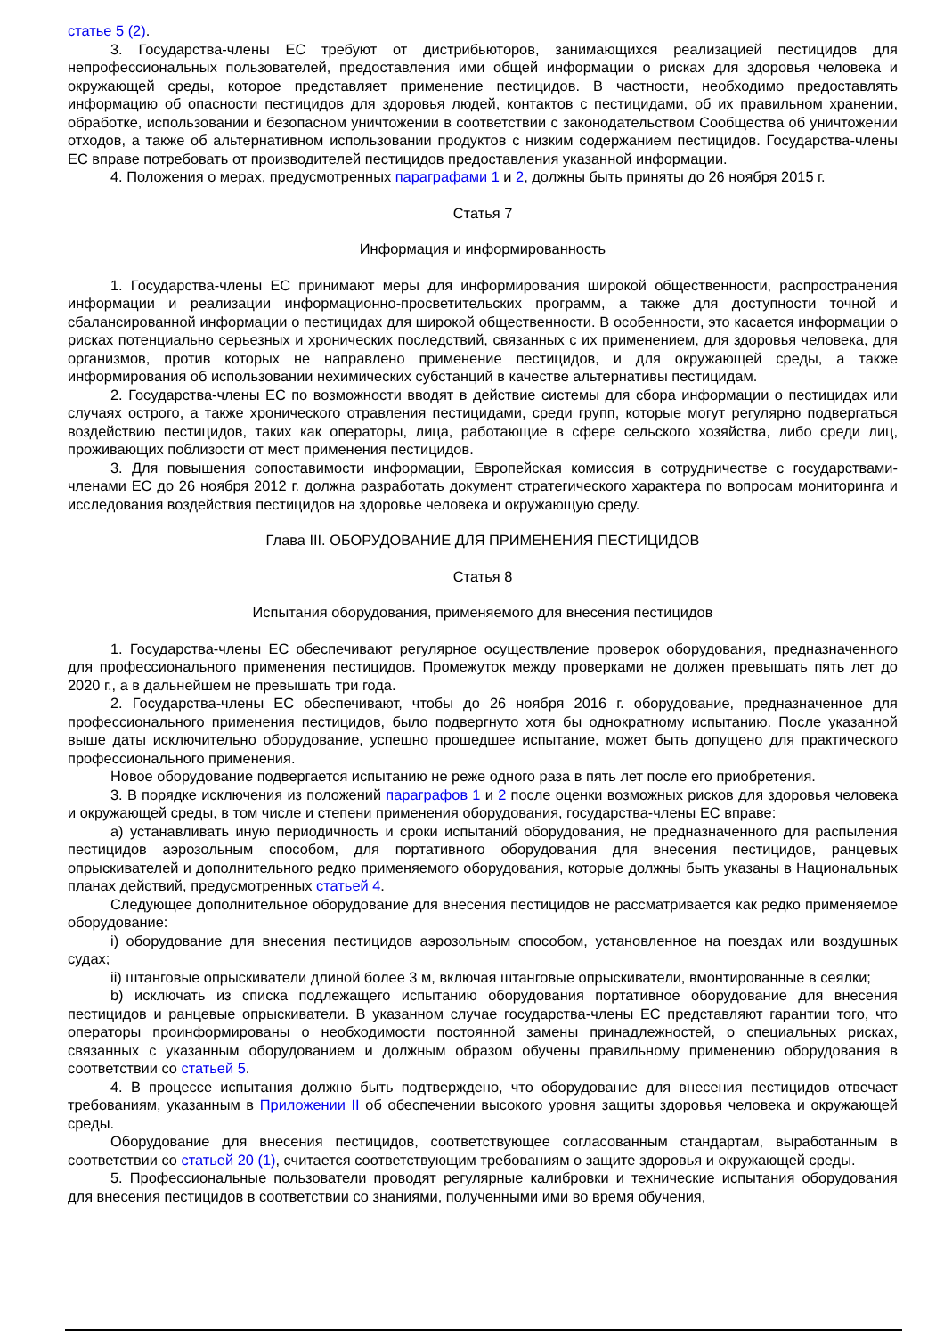статье 5 (2).
3. Государства-члены ЕС требуют от дистрибьюторов, занимающихся реализацией пестицидов для непрофессиональных пользователей, предоставления ими общей информации о рисках для здоровья человека и окружающей среды, которое представляет применение пестицидов. В частности, необходимо предоставлять информацию об опасности пестицидов для здоровья людей, контактов с пестицидами, об их правильном хранении, обработке, использовании и безопасном уничтожении в соответствии с законодательством Сообщества об уничтожении отходов, а также об альтернативном использовании продуктов с низким содержанием пестицидов. Государства-члены ЕС вправе потребовать от производителей пестицидов предоставления указанной информации.
4. Положения о мерах, предусмотренных параграфами 1 и 2, должны быть приняты до 26 ноября 2015 г.
Статья 7
Информация и информированность
1. Государства-члены ЕС принимают меры для информирования широкой общественности, распространения информации и реализации информационно-просветительских программ, а также для доступности точной и сбалансированной информации о пестицидах для широкой общественности. В особенности, это касается информации о рисках потенциально серьезных и хронических последствий, связанных с их применением, для здоровья человека, для организмов, против которых не направлено применение пестицидов, и для окружающей среды, а также информирования об использовании нехимических субстанций в качестве альтернативы пестицидам.
2. Государства-члены ЕС по возможности вводят в действие системы для сбора информации о пестицидах или случаях острого, а также хронического отравления пестицидами, среди групп, которые могут регулярно подвергаться воздействию пестицидов, таких как операторы, лица, работающие в сфере сельского хозяйства, либо среди лиц, проживающих поблизости от мест применения пестицидов.
3. Для повышения сопоставимости информации, Европейская комиссия в сотрудничестве с государствами-членами ЕС до 26 ноября 2012 г. должна разработать документ стратегического характера по вопросам мониторинга и исследования воздействия пестицидов на здоровье человека и окружающую среду.
Глава III. ОБОРУДОВАНИЕ ДЛЯ ПРИМЕНЕНИЯ ПЕСТИЦИДОВ
Статья 8
Испытания оборудования, применяемого для внесения пестицидов
1. Государства-члены ЕС обеспечивают регулярное осуществление проверок оборудования, предназначенного для профессионального применения пестицидов. Промежуток между проверками не должен превышать пять лет до 2020 г., а в дальнейшем не превышать три года.
2. Государства-члены ЕС обеспечивают, чтобы до 26 ноября 2016 г. оборудование, предназначенное для профессионального применения пестицидов, было подвергнуто хотя бы однократному испытанию. После указанной выше даты исключительно оборудование, успешно прошедшее испытание, может быть допущено для практического профессионального применения.
Новое оборудование подвергается испытанию не реже одного раза в пять лет после его приобретения.
3. В порядке исключения из положений параграфов 1 и 2 после оценки возможных рисков для здоровья человека и окружающей среды, в том числе и степени применения оборудования, государства-члены ЕС вправе:
a) устанавливать иную периодичность и сроки испытаний оборудования, не предназначенного для распыления пестицидов аэрозольным способом, для портативного оборудования для внесения пестицидов, ранцевых опрыскивателей и дополнительного редко применяемого оборудования, которые должны быть указаны в Национальных планах действий, предусмотренных статьей 4.
Следующее дополнительное оборудование для внесения пестицидов не рассматривается как редко применяемое оборудование:
i) оборудование для внесения пестицидов аэрозольным способом, установленное на поездах или воздушных судах;
ii) штанговые опрыскиватели длиной более 3 м, включая штанговые опрыскиватели, вмонтированные в сеялки;
b) исключать из списка подлежащего испытанию оборудования портативное оборудование для внесения пестицидов и ранцевые опрыскиватели. В указанном случае государства-члены ЕС представляют гарантии того, что операторы проинформированы о необходимости постоянной замены принадлежностей, о специальных рисках, связанных с указанным оборудованием и должным образом обучены правильному применению оборудования в соответствии со статьей 5.
4. В процессе испытания должно быть подтверждено, что оборудование для внесения пестицидов отвечает требованиям, указанным в Приложении II об обеспечении высокого уровня защиты здоровья человека и окружающей среды.
Оборудование для внесения пестицидов, соответствующее согласованным стандартам, выработанным в соответствии со статьей 20 (1), считается соответствующим требованиям о защите здоровья и окружающей среды.
5. Профессиональные пользователи проводят регулярные калибровки и технические испытания оборудования для внесения пестицидов в соответствии со знаниями, полученными ими во время обучения,